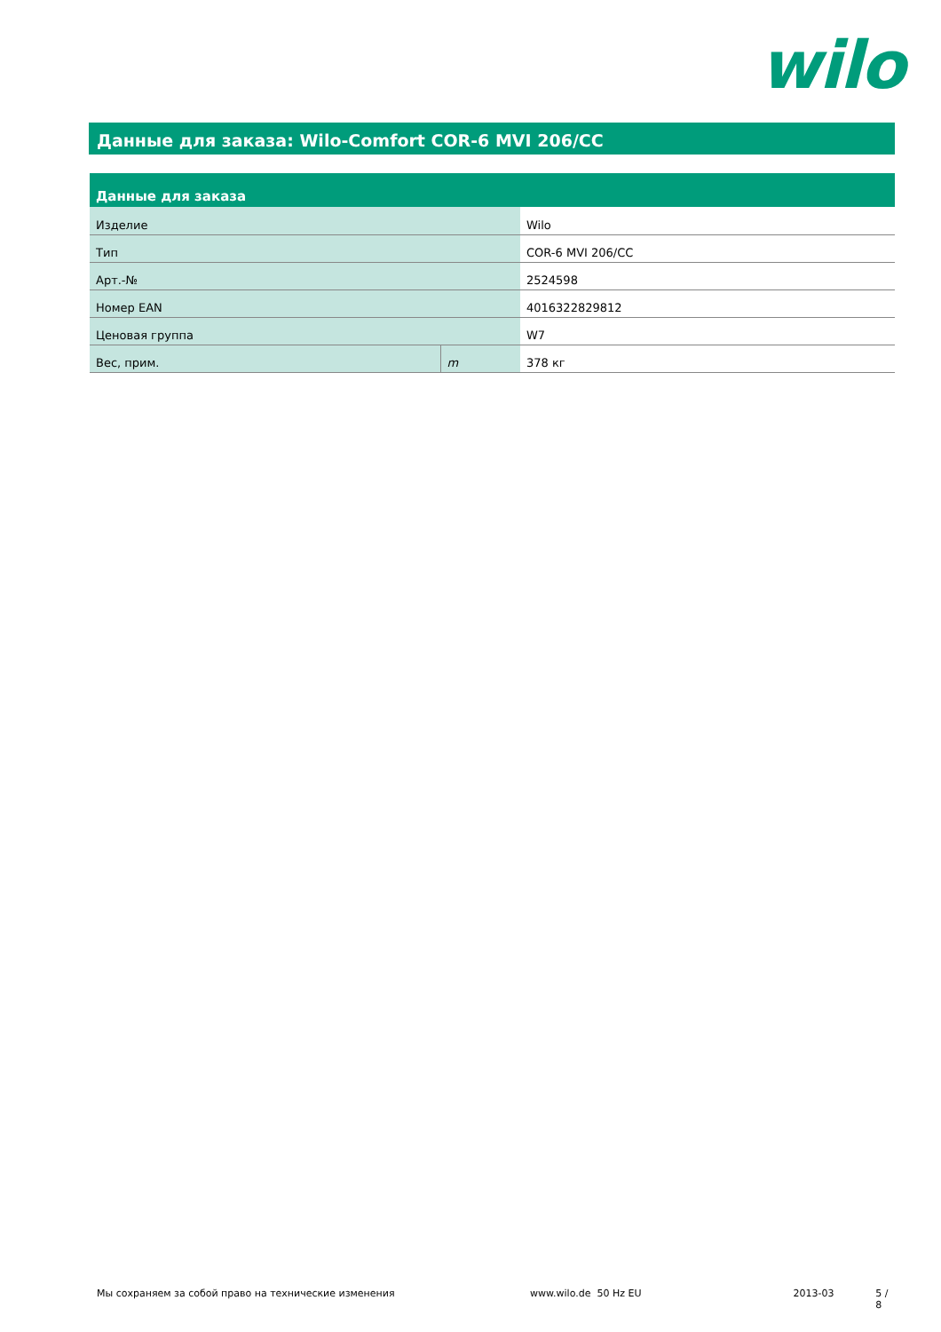wilo
Данные для заказа: Wilo-Comfort COR-6 MVI 206/CC
| Данные для заказа | | |
| --- | --- | --- |
| Изделие | | Wilo |
| Тип | | COR-6 MVI 206/CC |
| Арт.-№ | | 2524598 |
| Номер EAN | | 4016322829812 |
| Ценовая группа | | W7 |
| Вес, прим. | m | 378 кг |
Мы сохраняем за собой право на технические изменения www.wilo.de 50 Hz EU 2013-03 5 / 8